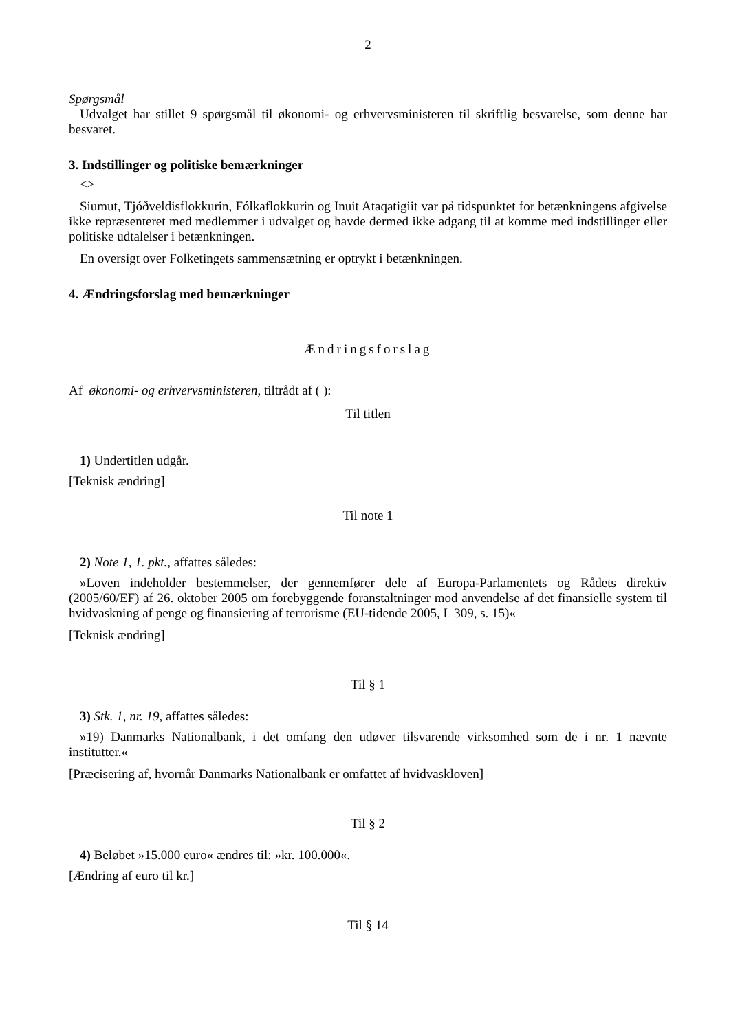2
Spørgsmål
Udvalget har stillet 9 spørgsmål til økonomi- og erhvervsministeren til skriftlig besvarelse, som denne har besvaret.
3. Indstillinger og politiske bemærkninger
<>
Siumut, Tjóðveldisflokkurin, Fólkaflokkurin og Inuit Ataqatigiit var på tidspunktet for betænkningens afgivelse ikke repræsenteret med medlemmer i udvalget og havde dermed ikke adgang til at komme med indstillinger eller politiske udtalelser i betænkningen.
En oversigt over Folketingets sammensætning er optrykt i betænkningen.
4. Ændringsforslag med bemærkninger
Ændringsforslag
Af økonomi- og erhvervsministeren, tiltrådt af ( ):
Til titlen
1) Undertitlen udgår.
[Teknisk ændring]
Til note 1
2) Note 1, 1. pkt., affattes således:
»Loven indeholder bestemmelser, der gennemfører dele af Europa-Parlamentets og Rådets direktiv (2005/60/EF) af 26. oktober 2005 om forebyggende foranstaltninger mod anvendelse af det finansielle system til hvidvaskning af penge og finansiering af terrorisme (EU-tidende 2005, L 309, s. 15)«
[Teknisk ændring]
Til § 1
3) Stk. 1, nr. 19, affattes således:
»19) Danmarks Nationalbank, i det omfang den udøver tilsvarende virksomhed som de i nr. 1 nævnte institutter.«
[Præcisering af, hvornår Danmarks Nationalbank er omfattet af hvidvaskloven]
Til § 2
4) Beløbet »15.000 euro« ændres til: »kr. 100.000«.
[Ændring af euro til kr.]
Til § 14